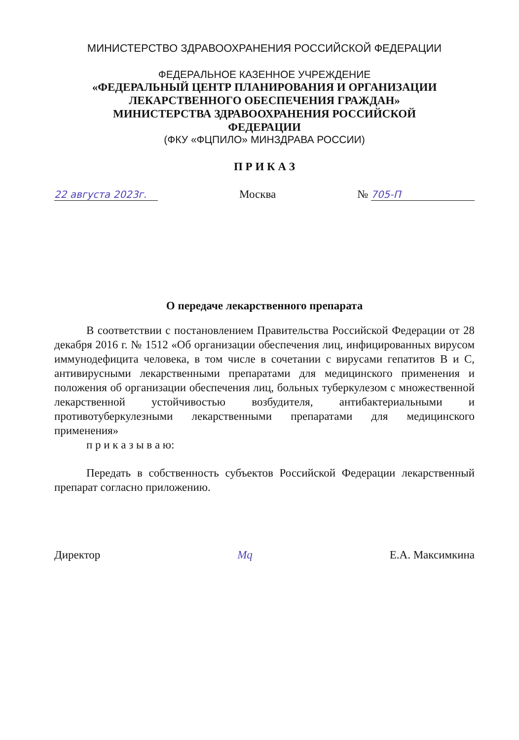МИНИСТЕРСТВО ЗДРАВООХРАНЕНИЯ РОССИЙСКОЙ ФЕДЕРАЦИИ
ФЕДЕРАЛЬНОЕ КАЗЕННОЕ УЧРЕЖДЕНИЕ
«ФЕДЕРАЛЬНЫЙ ЦЕНТР ПЛАНИРОВАНИЯ И ОРГАНИЗАЦИИ
ЛЕКАРСТВЕННОГО ОБЕСПЕЧЕНИЯ ГРАЖДАН»
МИНИСТЕРСТВА ЗДРАВООХРАНЕНИЯ РОССИЙСКОЙ
ФЕДЕРАЦИИ
(ФКУ «ФЦПИЛО» МИНЗДРАВА РОССИИ)
П Р И К А З
22 августа 2023г. Москва № 705-П
О передаче лекарственного препарата
В соответствии с постановлением Правительства Российской Федерации от 28 декабря 2016 г. № 1512 «Об организации обеспечения лиц, инфицированных вирусом иммунодефицита человека, в том числе в сочетании с вирусами гепатитов B и C, антивирусными лекарственными препаратами для медицинского применения и положения об организации обеспечения лиц, больных туберкулезом с множественной лекарственной устойчивостью возбудителя, антибактериальными и противотуберкулезными лекарственными препаратами для медицинского применения»
п р и к а з ы в а ю:
Передать в собственность субъектов Российской Федерации лекарственный препарат согласно приложению.
Директор Мq Е.А. Максимкина